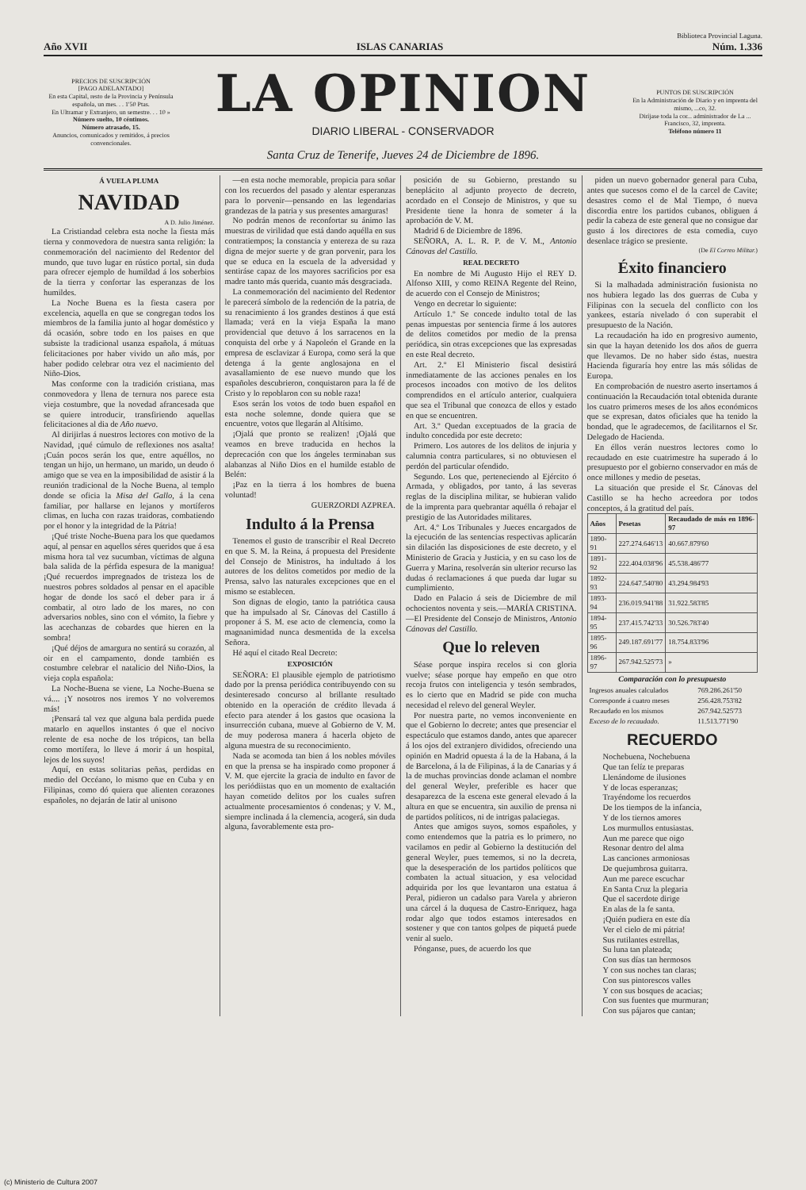Biblioteca Provincial Laguna.
Año XVII ISLAS CANARIAS Núm. 1.336
PRECIOS DE SUSCRIPCIÓN
[PAGO ADELANTADO]
En esta Capital, resto de la Provincia y Península española, un mes. . . 1'50 Ptas.
En Ultramar y Extranjero, un semestre. . . 10 »
Número suelto, 10 céntimos.
Número atrasado, 15.
Anuncios, comunicados y remitidos, á precios convencionales.
LA OPINION
DIARIO LIBERAL - CONSERVADOR
Santa Cruz de Tenerife, Jueves 24 de Diciembre de 1896.
PUNTOS DE SUSCRIPCIÓN
En la Administración de Diario y en imprenta del mismo, ...co, 32.
Diríjase toda la cor... administrador de La ... Francisco, 32, imprenta.
Teléfono número 11
Á VUELA PLUMA
NAVIDAD
A D. Julio Jiménez.
La Cristiandad celebra esta noche la fiesta más tierna y conmovedora de nuestra santa religión: la conmemoración del nacimiento del Redentor del mundo, que tuvo lugar en rústico portal, sin duda para ofrecer ejemplo de humildad á los soberbios de la tierra y confortar las esperanzas de los humildes.
La Noche Buena es la fiesta casera por excelencia, aquella en que se congregan todos los miembros de la familia junto al hogar doméstico y dá ocasión, sobre todo en los paises en que subsiste la tradicional usanza española, á mútuas felicitaciones por haber vivido un año más, por haber podido celebrar otra vez el nacimiento del Niño-Dios.
Mas conforme con la tradición cristiana, mas conmovedora y llena de ternura nos parece esta vieja costumbre, que la novedad afrancesada que se quiere introducir, transfiriendo aquellas felicitaciones al dia de Año nuevo.
Al dirijirlas á nuestros lectores con motivo de la Navidad, ¡qué cúmulo de reflexiones nos asalta! ¡Cuán pocos serán los que, entre aquéllos, no tengan un hijo, un hermano, un marido, un deudo ó amigo que se vea en la imposibilidad de asistir á la reunión tradicional de la Noche Buena, al templo donde se oficia la Misa del Gallo, á la cena familiar, por hallarse en lejanos y mortíferos climas, en lucha con razas traidoras, combatiendo por el honor y la integridad de la Pátria!
¡Qué triste Noche-Buena para los que quedamos aquí, al pensar en aquellos séres queridos que á esa misma hora tal vez sucumban, víctimas de alguna bala salida de la pérfida espesura de la manigua! ¡Qué recuerdos impregnados de tristeza los de nuestros pobres soldados al pensar en el apacible hogar de donde los sacó el deber para ir á combatir, al otro lado de los mares, no con adversarios nobles, sino con el vómito, la fiebre y las acechanzas de cobardes que hieren en la sombra!
¡Qué déjos de amargura no sentirá su corazón, al oir en el campamento, donde también es costumbre celebrar el natalicio del Niño-Dios, la vieja copla española:
La Noche-Buena se viene, La Noche-Buena se vá.... ¡Y nosotros nos iremos Y no volveremos más!
¡Pensará tal vez que alguna bala perdida puede matarlo en aquellos instantes ó que el nocivo relente de esa noche de los trópicos, tan bella como mortífera, lo lleve á morir á un hospital, lejos de los suyos!
Aquí, en estas solitarias peñas, perdidas en medio del Occéano, lo mismo que en Cuba y en Filipinas, como dó quiera que alienten corazones españoles, no dejarán de latir al unisono
—en esta noche memorable, propicia para soñar con los recuerdos del pasado y alentar esperanzas para lo porvenir—pensando en las legendarias grandezas de la patria y sus presentes amarguras!
No podrán menos de reconfortar su ánimo las muestras de virilidad que está dando aquélla en sus contratiempos; la constancia y entereza de su raza digna de mejor suerte y de gran porvenir, para los que se educa en la escuela de la adversidad y sentiráse capaz de los mayores sacrificios por esa madre tanto más querida, cuanto más desgraciada.
La conmemoración del nacimiento del Redentor le parecerá símbolo de la redención de la patria, de su renacimiento á los grandes destinos á que está llamada; verá en la vieja España la mano providencial que detuvo á los sarracenos en la conquista del orbe y á Napoleón el Grande en la empresa de esclavizar á Europa, como será la que detenga á la gente anglosajona en el avasallamiento de ese nuevo mundo que los españoles descubrieron, conquistaron para la fé de Cristo y lo repoblaron con su noble raza!
Esos serán los votos de todo buen español en esta noche solemne, donde quiera que se encuentre, votos que llegarán al Altísimo.
¡Ojalá que pronto se realizen! ¡Ojalá que veamos en breve traducida en hechos la deprecación con que los ángeles terminaban sus alabanzas al Niño Dios en el humilde establo de Belén:
¡Paz en la tierra á los hombres de buena voluntad!
GUERZORDI AZPREA.
Indulto á la Prensa
Tenemos el gusto de transcribir el Real Decreto en que S. M. la Reina, á propuesta del Presidente del Consejo de Ministros, ha indultado á los autores de los delitos cometidos por medio de la Prensa, salvo las naturales excepciones que en el mismo se establecen.
Son dignas de elogio, tanto la patriótica causa que ha impulsado al Sr. Cánovas del Castillo á proponer á S. M. ese acto de clemencia, como la magnanimidad nunca desmentida de la excelsa Señora.
Hé aquí el citado Real Decreto:
EXPOSICIÓN
SEÑORA: El plausible ejemplo de patriotismo dado por la prensa periódica contribuyendo con su desinteresado concurso al brillante resultado obtenido en la operación de crédito llevada á efecto para atender á los gastos que ocasiona la insurrección cubana, mueve al Gobierno de V. M. de muy poderosa manera á hacerla objeto de alguna muestra de su reconocimiento.
Nada se acomoda tan bien á los nobles móviles en que la prensa se ha inspirado como proponer á V. M. que ejercite la gracia de indulto en favor de los periódiistas quo en un momento de exaltación hayan cometido delitos por los cuales sufren actualmente procesamientos ó condenas; y V. M., siempre inclinada á la clemencia, acogerá, sin duda alguna, favorablemente esta pro-
posición de su Gobierno, prestando su beneplácito al adjunto proyecto de decreto, acordado en el Consejo de Ministros, y que su Presidente tiene la honra de someter á la aprobación de V. M.
Madrid 6 de Diciembre de 1896.
SEÑORA, A. L. R. P. de V. M., Antonio Cánovas del Castillo.
REAL DECRETO
En nombre de Mi Augusto Hijo el REY D. Alfonso XIII, y como REINA Regente del Reino, de acuerdo con el Consejo de Ministros;
Vengo en decretar lo siguiente:
Artículo 1.º Se concede indulto total de las penas impuestas por sentencia firme á los autores de delitos cometidos por medio de la prensa periódica, sin otras excepciones que las expresadas en este Real decreto.
Art. 2.º El Ministerio fiscal desistirá inmediatamente de las acciones penales en los procesos incoados con motivo de los delitos comprendidos en el artículo anterior, cualquiera que sea el Tribunal que conozca de ellos y estado en que se encuentren.
Art. 3.º Quedan exceptuados de la gracia de indulto concedida por este decreto:
Primero. Los autores de los delitos de injuria y calumnia contra particulares, si no obtuviesen el perdón del particular ofendido.
Segundo. Los que, perteneciendo al Ejército ó Armada, y obligados, por tanto, á las severas reglas de la disciplina militar, se hubieran valido de la imprenta para quebrantar aquélla ó rebajar el prestigio de las Autoridades militares.
Art. 4.º Los Tribunales y Jueces encargados de la ejecución de las sentencias respectivas aplicarán sin dilación las disposiciones de este decreto, y el Ministerio de Gracia y Justicia, y en su caso los de Guerra y Marina, resolverán sin ulterior recurso las dudas ó reclamaciones á que pueda dar lugar su cumplimiento.
Dado en Palacio á seis de Diciembre de mil ochocientos noventa y seis.—MARÍA CRISTINA.—El Presidente del Consejo de Ministros, Antonio Cánovas del Castillo.
Que lo releven
Séase porque inspira recelos si con gloria vuelve; séase porque hay empeño en que otro recoja frutos con inteligencia y tesón sembrados, es lo cierto que en Madrid se pide con mucha necesidad el relevo del general Weyler.
Por nuestra parte, no vemos inconveniente en que el Gobierno lo decrete; antes que presenciar el espectáculo que estamos dando, antes que aparecer á los ojos del extranjero divididos, ofreciendo una opinión en Madrid opuesta á la de la Habana, á la de Barcelona, á la de Filipinas, á la de Canarias y á la de muchas provincias donde aclaman el nombre del general Weyler, preferible es hacer que desaparezca de la escena este general elevado á la altura en que se encuentra, sin auxilio de prensa ni de partidos políticos, ni de intrigas palaciegas.
Antes que amigos suyos, somos españoles, y como entendemos que la patria es lo primero, no vacilamos en pedir al Gobierno la destitución del general Weyler, pues tememos, si no la decreta, que la desesperación de los partidos políticos que combaten la actual situacion, y esa velocidad adquirida por los que levantaron una estatua á Peral, pidieron un cadalso para Varela y abrieron una cárcel á la duquesa de Castro-Enriquez, haga rodar algo que todos estamos interesados en sostener y que con tantos golpes de piquetá puede venir al suelo.
Pónganse, pues, de acuerdo los que
piden un nuevo gobernador general para Cuba, antes que sucesos como el de la carcel de Cavite; desastres como el de Mal Tiempo, ó nueva discordia entre los partidos cubanos, obliguen á pedir la cabeza de este general que no consigue dar gusto á los directores de esta comedia, cuyo desenlace trágico se presiente.
(De El Correo Militar.)
Éxito financiero
Si la malhadada administración fusionista no nos hubiera legado las dos guerras de Cuba y Filipinas con la secuela del conflicto con los yankees, estaría nivelado ó con superabit el presupuesto de la Nación.
La recaudación ha ido en progresivo aumento, sin que la hayan detenido los dos años de guerra que llevamos. De no haber sido éstas, nuestra Hacienda figuraría hoy entre las más sólidas de Europa.
En comprobación de nuestro aserto insertamos á continuación la Recaudación total obtenida durante los cuatro primeros meses de los años económicos que se expresan, datos oficiales que ha tenido la bondad, que le agradecemos, de facilitarnos el Sr. Delegado de Hacienda.
En éllos verán nuestros lectores como lo recaudado en este cuatrimestre ha superado á lo presupuesto por el gobierno conservador en más de once millones y medio de pesetas.
La situación que preside el Sr. Cánovas del Castillo se ha hecho acreedora por todos conceptos, á la gratitud del país.
| Años | Pesetas | Recaudado de más en 1896-97 |
| --- | --- | --- |
| 1890-91 | 227.274.646'13 | 40.667.879'60 |
| 1891-92 | 222.404.038'96 | 45.538.486'77 |
| 1892-93 | 224.647.540'80 | 43.294.984'93 |
| 1893-94 | 236.019.941'88 | 31.922.583'85 |
| 1894-95 | 237.415.742'33 | 30.526.783'40 |
| 1895-96 | 249.187.691'77 | 18.754.833'96 |
| 1896-97 | 267.942.525'73 | » |
Comparación con lo presupuesto
| Ingresos anuales calculados | 769.286.261'50 |
| Corresponde á cuatro meses | 256.428.753'82 |
| Recaudado en los mismos | 267.942.525'73 |
| Exceso de lo recaudado. | 11.513.771'90 |
RECUERDO
Nochebuena, Nochebuena
Que tan felíz te preparas
Llenándome de ilusiones
Y de locas esperanzas;
Trayéndome los recuerdos
De los tiempos de la infancia,
Y de los tiernos amores
Los murmullos entusiastas.
Aun me parece que oigo
Resonar dentro del alma
Las canciones armoniosas
De quejumbrosa guitarra.
Aun me parece escuchar
En Santa Cruz la plegaria
Que el sacerdote dirige
En alas de la fe santa.
¡Quién pudiera en este día
Ver el cielo de mi pátria!
Sus rutilantes estrellas,
Su luna tan plateada;
Con sus días tan hermosos
Y con sus noches tan claras;
Con sus pintorescos valles
Y con sus bosques de acacias;
Con sus fuentes que murmuran;
Con sus pájaros que cantan;
(c) Ministerio de Cultura 2007